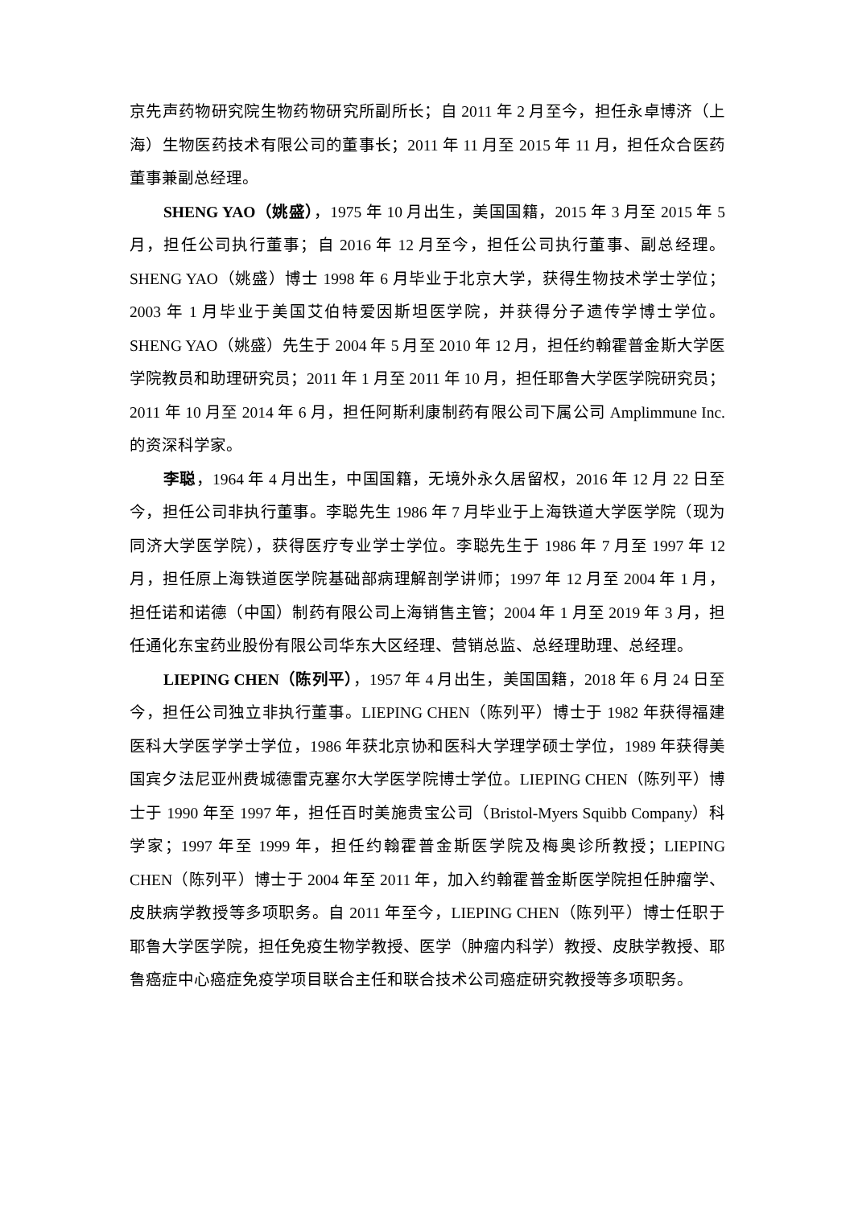京先声药物研究院生物药物研究所副所长；自 2011 年 2 月至今，担任永卓博济（上海）生物医药技术有限公司的董事长；2011 年 11 月至 2015 年 11 月，担任众合医药董事兼副总经理。
SHENG YAO（姚盛），1975 年 10 月出生，美国国籍，2015 年 3 月至 2015 年 5 月，担任公司执行董事；自 2016 年 12 月至今，担任公司执行董事、副总经理。SHENG YAO（姚盛）博士 1998 年 6 月毕业于北京大学，获得生物技术学士学位；2003 年 1 月毕业于美国艾伯特爱因斯坦医学院，并获得分子遗传学博士学位。SHENG YAO（姚盛）先生于 2004 年 5 月至 2010 年 12 月，担任约翰霍普金斯大学医学院教员和助理研究员；2011 年 1 月至 2011 年 10 月，担任耶鲁大学医学院研究员；2011 年 10 月至 2014 年 6 月，担任阿斯利康制药有限公司下属公司 Amplimmune Inc.的资深科学家。
李聪，1964 年 4 月出生，中国国籍，无境外永久居留权，2016 年 12 月 22 日至今，担任公司非执行董事。李聪先生 1986 年 7 月毕业于上海铁道大学医学院（现为同济大学医学院），获得医疗专业学士学位。李聪先生于 1986 年 7 月至 1997 年 12 月，担任原上海铁道医学院基础部病理解剖学讲师；1997 年 12 月至 2004 年 1 月，担任诺和诺德（中国）制药有限公司上海销售主管；2004 年 1 月至 2019 年 3 月，担任通化东宝药业股份有限公司华东大区经理、营销总监、总经理助理、总经理。
LIEPING CHEN（陈列平），1957 年 4 月出生，美国国籍，2018 年 6 月 24 日至今，担任公司独立非执行董事。LIEPING CHEN（陈列平）博士于 1982 年获得福建医科大学医学学士学位，1986 年获北京协和医科大学理学硕士学位，1989 年获得美国宾夕法尼亚州费城德雷克塞尔大学医学院博士学位。LIEPING CHEN（陈列平）博士于 1990 年至 1997 年，担任百时美施贵宝公司（Bristol-Myers Squibb Company）科学家；1997 年至 1999 年，担任约翰霍普金斯医学院及梅奥诊所教授；LIEPING CHEN（陈列平）博士于 2004 年至 2011 年，加入约翰霍普金斯医学院担任肿瘤学、皮肤病学教授等多项职务。自 2011 年至今，LIEPING CHEN（陈列平）博士任职于耶鲁大学医学院，担任免疫生物学教授、医学（肿瘤内科学）教授、皮肤学教授、耶鲁癌症中心癌症免疫学项目联合主任和联合技术公司癌症研究教授等多项职务。